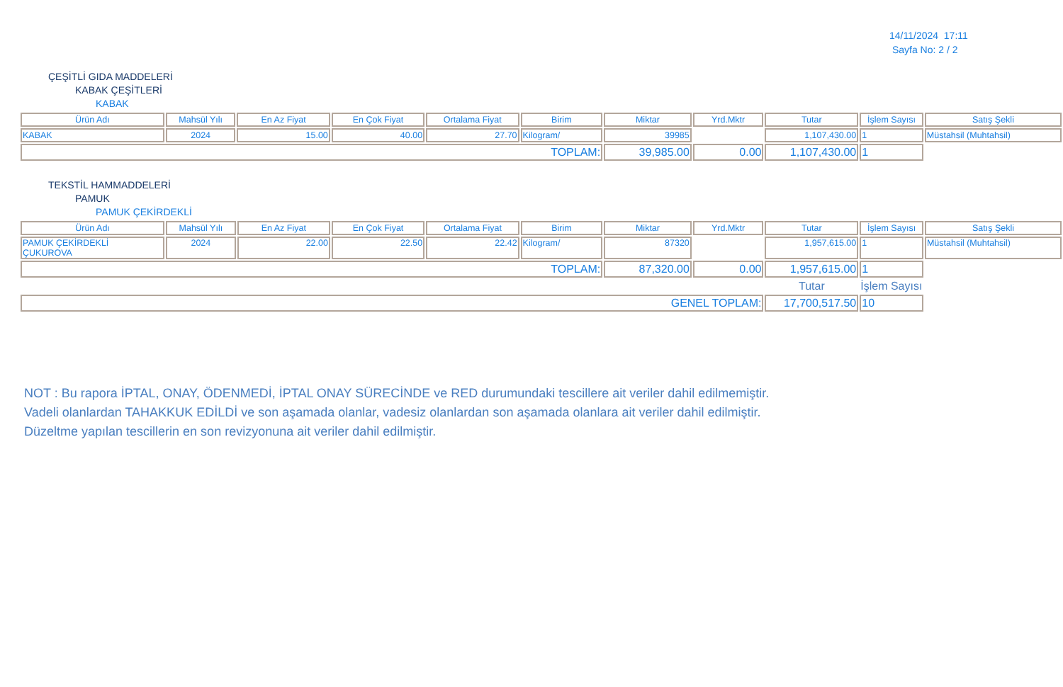14/11/2024 17:11
Sayfa No: 2 / 2
ÇEŞİTLİ GIDA MADDELERİ
KABAK ÇEŞİTLERİ
KABAK
| Ürün Adı | Mahsül Yılı | En Az Fiyat | En Çok Fiyat | Ortalama Fiyat | Birim | Miktar | Yrd.Mktr | Tutar | İşlem Sayısı | Satış Şekli |
| --- | --- | --- | --- | --- | --- | --- | --- | --- | --- | --- |
| KABAK | 2024 | 15.00 | 40.00 | 27.70 | Kilogram/ | 39985 | | 1,107,430.00 | 1 | Müstahsil (Muhtahsil) |
| TOPLAM: | | | | | | 39,985.00 | 0.00 | 1,107,430.00 | 1 | |
TEKSTİL HAMMADDELERİ
PAMUK
PAMUK ÇEKİRDEKLİ
| Ürün Adı | Mahsül Yılı | En Az Fiyat | En Çok Fiyat | Ortalama Fiyat | Birim | Miktar | Yrd.Mktr | Tutar | İşlem Sayısı | Satış Şekli |
| --- | --- | --- | --- | --- | --- | --- | --- | --- | --- | --- |
| PAMUK ÇEKİRDEKLİ ÇUKUROVA | 2024 | 22.00 | 22.50 | 22.42 | Kilogram/ | 87320 | | 1,957,615.00 | 1 | Müstahsil (Muhtahsil) |
| TOPLAM: | | | | | | 87,320.00 | 0.00 | 1,957,615.00 | 1 | |
| | | | | | | | | Tutar | İşlem Sayısı | |
| GENEL TOPLAM: | | | | | | | | 17,700,517.50 | 10 | |
NOT : Bu rapora İPTAL, ONAY, ÖDENMEDİ, İPTAL ONAY SÜRECİNDE ve RED durumundaki tescillere ait veriler dahil edilmemiştir.
Vadeli olanlardan TAHAKKUK EDİLDİ ve son aşamada olanlar, vadesiz olanlardan son aşamada olanlara ait veriler dahil edilmiştir.
Düzeltme yapılan tescillerin en son revizyonuna ait veriler dahil edilmiştir.